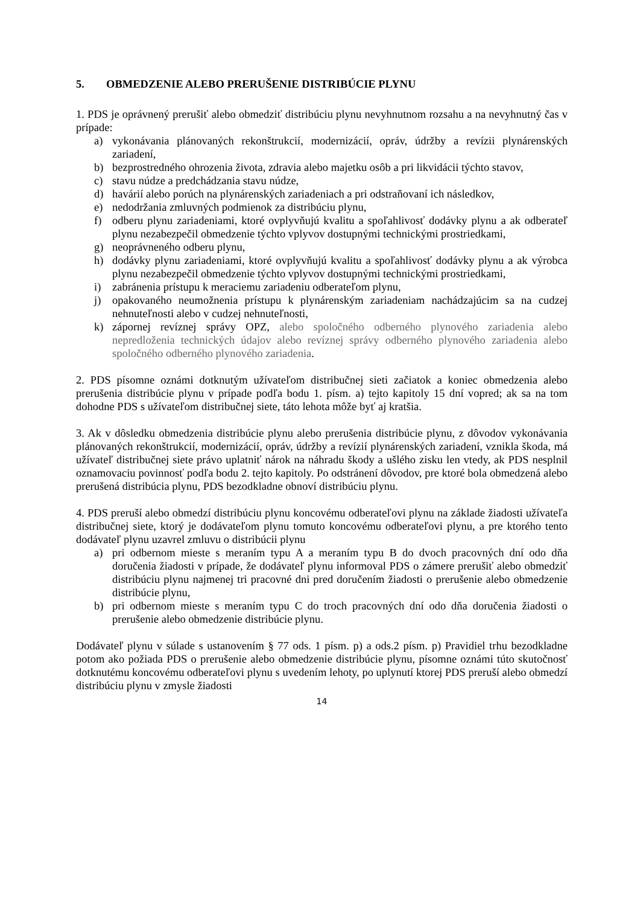5. OBMEDZENIE ALEBO PRERUŠENIE DISTRIBÚCIE PLYNU
1. PDS je oprávnený prerušiť alebo obmedziť distribúciu plynu nevyhnutnom rozsahu a na nevyhnutný čas v prípade:
a) vykonávania plánovaných rekonštrukcií, modernizácií, opráv, údržby a revízii plynárenských zariadení,
b) bezprostredného ohrozenia života, zdravia alebo majetku osôb a pri likvidácii týchto stavov,
c) stavu núdze a predchádzania stavu núdze,
d) havárií alebo porúch na plynárenských zariadeniach a pri odstraňovaní ich následkov,
e) nedodržania zmluvných podmienok za distribúciu plynu,
f) odberu plynu zariadeniami, ktoré ovplyvňujú kvalitu a spoľahlivosť dodávky plynu a ak odberateľ plynu nezabezpečil obmedzenie týchto vplyvov dostupnými technickými prostriedkami,
g) neoprávneného odberu plynu,
h) dodávky plynu zariadeniami, ktoré ovplyvňujú kvalitu a spoľahlivosť dodávky plynu a ak výrobca plynu nezabezpečil obmedzenie týchto vplyvov dostupnými technickými prostriedkami,
i) zabránenia prístupu k meraciemu zariadeniu odberateľom plynu,
j) opakovaného neumožnenia prístupu k plynárenským zariadeniam nachádzajúcim sa na cudzej nehnuteľnosti alebo v cudzej nehnuteľnosti,
k) zápornej revíznej správy OPZ, alebo spoločného odberného plynového zariadenia alebo nepredloženia technických údajov alebo revíznej správy odberného plynového zariadenia alebo spoločného odberného plynového zariadenia.
2. PDS písomne oznámi dotknutým užívateľom distribučnej sieti začiatok a koniec obmedzenia alebo prerušenia distribúcie plynu v prípade podľa bodu 1. písm. a) tejto kapitoly 15 dní vopred; ak sa na tom dohodne PDS s užívateľom distribučnej siete, táto lehota môže byť aj kratšia.
3. Ak v dôsledku obmedzenia distribúcie plynu alebo prerušenia distribúcie plynu, z dôvodov vykonávania plánovaných rekonštrukcií, modernizácií, opráv, údržby a revízií plynárenských zariadení, vznikla škoda, má užívateľ distribučnej siete právo uplatniť nárok na náhradu škody a ušlého zisku len vtedy, ak PDS nesplnil oznamovaciu povinnosť podľa bodu 2. tejto kapitoly. Po odstránení dôvodov, pre ktoré bola obmedzená alebo prerušená distribúcia plynu, PDS bezodkladne obnoví distribúciu plynu.
4. PDS preruší alebo obmedzí distribúciu plynu koncovému odberateľovi plynu na základe žiadosti užívateľa distribučnej siete, ktorý je dodávateľom plynu tomuto koncovému odberateľovi plynu, a pre ktorého tento dodávateľ plynu uzavrel zmluvu o distribúcii plynu
a) pri odbernom mieste s meraním typu A a meraním typu B do dvoch pracovných dní odo dňa doručenia žiadosti v prípade, že dodávateľ plynu informoval PDS o zámere prerušiť alebo obmedziť distribúciu plynu najmenej tri pracovné dni pred doručením žiadosti o prerušenie alebo obmedzenie distribúcie plynu,
b) pri odbernom mieste s meraním typu C do troch pracovných dní odo dňa doručenia žiadosti o prerušenie alebo obmedzenie distribúcie plynu.
Dodávateľ plynu v súlade s ustanovením § 77 ods. 1 písm. p) a ods.2 písm. p) Pravidiel trhu bezodkladne potom ako požiada PDS o prerušenie alebo obmedzenie distribúcie plynu, písomne oznámi túto skutočnosť dotknutému koncovému odberateľovi plynu s uvedením lehoty, po uplynutí ktorej PDS preruší alebo obmedzí distribúciu plynu v zmysle žiadosti
14